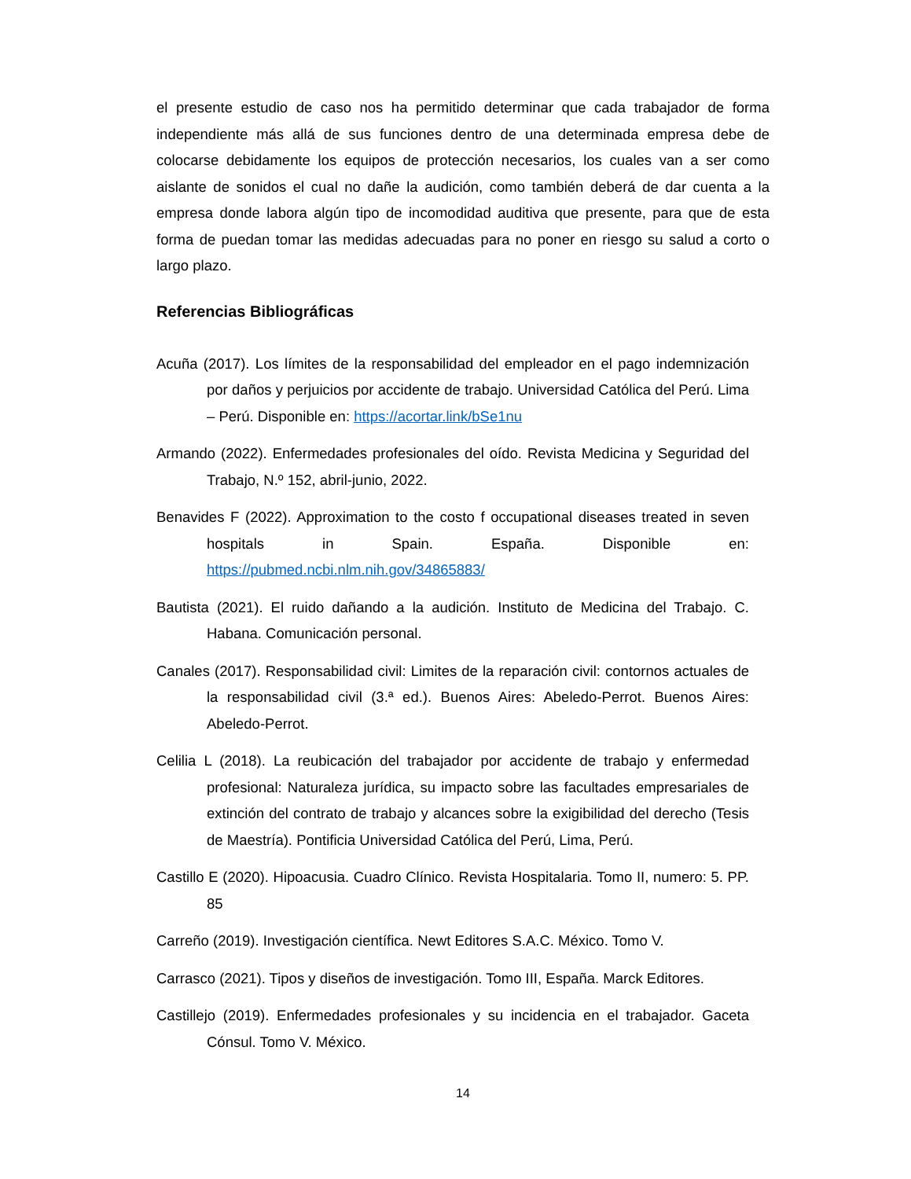el presente estudio de caso nos ha permitido determinar que cada trabajador de forma independiente más allá de sus funciones dentro de una determinada empresa debe de colocarse debidamente los equipos de protección necesarios, los cuales van a ser como aislante de sonidos el cual no dañe la audición, como también deberá de dar cuenta a la empresa donde labora algún tipo de incomodidad auditiva que presente, para que de esta forma de puedan tomar las medidas adecuadas para no poner en riesgo su salud a corto o largo plazo.
Referencias Bibliográficas
Acuña (2017). Los límites de la responsabilidad del empleador en el pago indemnización por daños y perjuicios por accidente de trabajo. Universidad Católica del Perú. Lima – Perú. Disponible en: https://acortar.link/bSe1nu
Armando (2022). Enfermedades profesionales del oído. Revista Medicina y Seguridad del Trabajo, N.º 152, abril-junio, 2022.
Benavides F (2022). Approximation to the costo f occupational diseases treated in seven hospitals in Spain. España. Disponible en: https://pubmed.ncbi.nlm.nih.gov/34865883/
Bautista (2021). El ruido dañando a la audición. Instituto de Medicina del Trabajo. C. Habana. Comunicación personal.
Canales (2017). Responsabilidad civil: Limites de la reparación civil: contornos actuales de la responsabilidad civil (3.ª ed.). Buenos Aires: Abeledo-Perrot. Buenos Aires: Abeledo-Perrot.
Celilia L (2018). La reubicación del trabajador por accidente de trabajo y enfermedad profesional: Naturaleza jurídica, su impacto sobre las facultades empresariales de extinción del contrato de trabajo y alcances sobre la exigibilidad del derecho (Tesis de Maestría). Pontificia Universidad Católica del Perú, Lima, Perú.
Castillo E (2020). Hipoacusia. Cuadro Clínico. Revista Hospitalaria. Tomo II, numero: 5. PP. 85
Carreño (2019). Investigación científica. Newt Editores S.A.C. México. Tomo V.
Carrasco (2021). Tipos y diseños de investigación. Tomo III, España. Marck Editores.
Castillejo (2019). Enfermedades profesionales y su incidencia en el trabajador. Gaceta Cónsul. Tomo V. México.
14